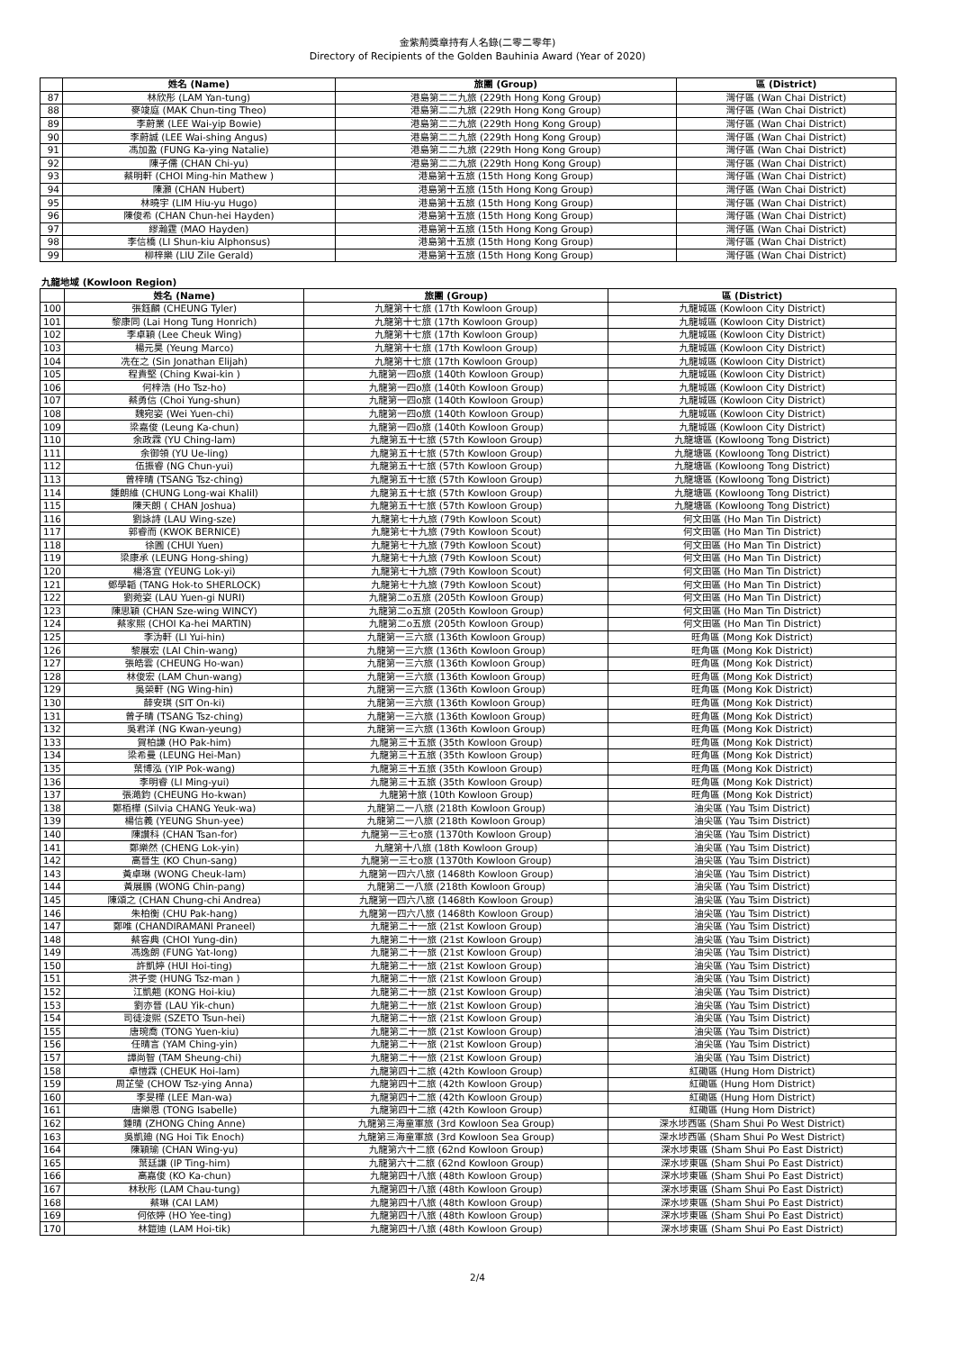金紫荊獎章持有人名錄(二零二零年)
Directory of Recipients of the Golden Bauhinia Award (Year of 2020)
| | 姓名 (Name) | 旅團 (Group) | 區 (District) |
| --- | --- | --- | --- |
| 87 | 林欣彤 (LAM Yan-tung) | 港島第二二九旅 (229th Hong Kong Group) | 灣仔區 (Wan Chai District) |
| 88 | 麥竣庭 (MAK Chun-ting Theo) | 港島第二二九旅 (229th Hong Kong Group) | 灣仔區 (Wan Chai District) |
| 89 | 李蔚業 (LEE Wai-yip Bowie) | 港島第二二九旅 (229th Hong Kong Group) | 灣仔區 (Wan Chai District) |
| 90 | 李蔚誠 (LEE Wai-shing Angus) | 港島第二二九旅 (229th Hong Kong Group) | 灣仔區 (Wan Chai District) |
| 91 | 馮加盈 (FUNG Ka-ying Natalie) | 港島第二二九旅 (229th Hong Kong Group) | 灣仔區 (Wan Chai District) |
| 92 | 陳子儒 (CHAN Chi-yu) | 港島第二二九旅 (229th Hong Kong Group) | 灣仔區 (Wan Chai District) |
| 93 | 蔡明軒 (CHOI Ming-hin Mathew ) | 港島第十五旅 (15th Hong Kong Group) | 灣仔區 (Wan Chai District) |
| 94 | 陳灝 (CHAN Hubert) | 港島第十五旅 (15th Hong Kong Group) | 灣仔區 (Wan Chai District) |
| 95 | 林曉宇 (LIM Hiu-yu Hugo) | 港島第十五旅 (15th Hong Kong Group) | 灣仔區 (Wan Chai District) |
| 96 | 陳俊希 (CHAN Chun-hei Hayden) | 港島第十五旅 (15th Hong Kong Group) | 灣仔區 (Wan Chai District) |
| 97 | 繆瀚霆 (MAO Hayden) | 港島第十五旅 (15th Hong Kong Group) | 灣仔區 (Wan Chai District) |
| 98 | 李信橋 (LI Shun-kiu Alphonsus) | 港島第十五旅 (15th Hong Kong Group) | 灣仔區 (Wan Chai District) |
| 99 | 柳梓樂 (LIU Zile Gerald) | 港島第十五旅 (15th Hong Kong Group) | 灣仔區 (Wan Chai District) |
九龍地域 (Kowloon Region)
| | 姓名 (Name) | 旅團 (Group) | 區 (District) |
| --- | --- | --- | --- |
| 100 | 張鈺麟 (CHEUNG Tyler) | 九龍第十七旅 (17th Kowloon Group) | 九龍城區 (Kowloon City District) |
| 101 | 黎康同 (Lai Hong Tung Honrich) | 九龍第十七旅 (17th Kowloon Group) | 九龍城區 (Kowloon City District) |
| 102 | 李卓穎 (Lee Cheuk Wing) | 九龍第十七旅 (17th Kowloon Group) | 九龍城區 (Kowloon City District) |
| 103 | 楊元昊 (Yeung Marco) | 九龍第十七旅 (17th Kowloon Group) | 九龍城區 (Kowloon City District) |
| 104 | 冼在之 (Sin Jonathan Elijah) | 九龍第十七旅 (17th Kowloon Group) | 九龍城區 (Kowloon City District) |
| 105 | 程貴堅 (Ching Kwai-kin ) | 九龍第一四o旅 (140th Kowloon Group) | 九龍城區 (Kowloon City District) |
| 106 | 何梓浩 (Ho Tsz-ho) | 九龍第一四o旅 (140th Kowloon Group) | 九龍城區 (Kowloon City District) |
| 107 | 蔡勇信 (Choi Yung-shun) | 九龍第一四o旅 (140th Kowloon Group) | 九龍城區 (Kowloon City District) |
| 108 | 魏宛姿 (Wei Yuen-chi) | 九龍第一四o旅 (140th Kowloon Group) | 九龍城區 (Kowloon City District) |
| 109 | 梁嘉俊 (Leung Ka-chun) | 九龍第一四o旅 (140th Kowloon Group) | 九龍城區 (Kowloon City District) |
| 110 | 余政霖 (YU Ching-lam) | 九龍第五十七旅 (57th Kowloon Group) | 九龍塘區 (Kowloong Tong District) |
| 111 | 余御領 (YU Ue-ling) | 九龍第五十七旅 (57th Kowloon Group) | 九龍塘區 (Kowloong Tong District) |
| 112 | 伍振睿 (NG Chun-yui) | 九龍第五十七旅 (57th Kowloon Group) | 九龍塘區 (Kowloong Tong District) |
| 113 | 曾梓晴 (TSANG Tsz-ching) | 九龍第五十七旅 (57th Kowloon Group) | 九龍塘區 (Kowloong Tong District) |
| 114 | 鍾朗維 (CHUNG Long-wai Khalil) | 九龍第五十七旅 (57th Kowloon Group) | 九龍塘區 (Kowloong Tong District) |
| 115 | 陳天朗 ( CHAN Joshua) | 九龍第五十七旅 (57th Kowloon Group) | 九龍塘區 (Kowloong Tong District) |
| 116 | 劉詠詩 (LAU Wing-sze) | 九龍第七十九旅 (79th Kowloon Scout) | 何文田區 (Ho Man Tin District) |
| 117 | 郭睿而 (KWOK BERNICE) | 九龍第七十九旅 (79th Kowloon Scout) | 何文田區 (Ho Man Tin District) |
| 118 | 徐圓 (CHUI Yuen) | 九龍第七十九旅 (79th Kowloon Scout) | 何文田區 (Ho Man Tin District) |
| 119 | 梁康承 (LEUNG Hong-shing) | 九龍第七十九旅 (79th Kowloon Scout) | 何文田區 (Ho Man Tin District) |
| 120 | 楊洛宜 (YEUNG Lok-yi) | 九龍第七十九旅 (79th Kowloon Scout) | 何文田區 (Ho Man Tin District) |
| 121 | 鄧學韜 (TANG Hok-to SHERLOCK) | 九龍第七十九旅 (79th Kowloon Scout) | 何文田區 (Ho Man Tin District) |
| 122 | 劉菀姿 (LAU Yuen-gi NURI) | 九龍第二o五旅 (205th Kowloon Group) | 何文田區 (Ho Man Tin District) |
| 123 | 陳思穎 (CHAN Sze-wing WINCY) | 九龍第二o五旅 (205th Kowloon Group) | 何文田區 (Ho Man Tin District) |
| 124 | 蔡家熙 (CHOI Ka-hei MARTIN) | 九龍第二o五旅 (205th Kowloon Group) | 何文田區 (Ho Man Tin District) |
| 125 | 李沩軒 (LI Yui-hin) | 九龍第一三六旅 (136th Kowloon Group) | 旺角區 (Mong Kok District) |
| 126 | 黎展宏 (LAI Chin-wang) | 九龍第一三六旅 (136th Kowloon Group) | 旺角區 (Mong Kok District) |
| 127 | 張皓雲 (CHEUNG Ho-wan) | 九龍第一三六旅 (136th Kowloon Group) | 旺角區 (Mong Kok District) |
| 128 | 林俊宏 (LAM Chun-wang) | 九龍第一三六旅 (136th Kowloon Group) | 旺角區 (Mong Kok District) |
| 129 | 吳榮軒 (NG Wing-hin) | 九龍第一三六旅 (136th Kowloon Group) | 旺角區 (Mong Kok District) |
| 130 | 薛安琪 (SIT On-ki) | 九龍第一三六旅 (136th Kowloon Group) | 旺角區 (Mong Kok District) |
| 131 | 曾子晴 (TSANG Tsz-ching) | 九龍第一三六旅 (136th Kowloon Group) | 旺角區 (Mong Kok District) |
| 132 | 吳君洋 (NG Kwan-yeung) | 九龍第一三六旅 (136th Kowloon Group) | 旺角區 (Mong Kok District) |
| 133 | 賀柏謙 (HO Pak-him) | 九龍第三十五旅 (35th Kowloon Group) | 旺角區 (Mong Kok District) |
| 134 | 梁希曼 (LEUNG Hei-Man) | 九龍第三十五旅 (35th Kowloon Group) | 旺角區 (Mong Kok District) |
| 135 | 葉博泓 (YIP Pok-wang) | 九龍第三十五旅 (35th Kowloon Group) | 旺角區 (Mong Kok District) |
| 136 | 李明睿 (LI Ming-yui) | 九龍第三十五旅 (35th Kowloon Group) | 旺角區 (Mong Kok District) |
| 137 | 張澔鈞 (CHEUNG Ho-kwan) | 九龍第十旅 (10th Kowloon Group) | 旺角區 (Mong Kok District) |
| 138 | 鄭栢樺 (Silvia CHANG Yeuk-wa) | 九龍第二一八旅 (218th Kowloon Group) | 油尖區 (Yau Tsim District) |
| 139 | 楊信義 (YEUNG Shun-yee) | 九龍第二一八旅 (218th Kowloon Group) | 油尖區 (Yau Tsim District) |
| 140 | 陳讚科 (CHAN Tsan-for) | 九龍第一三七o旅 (1370th Kowloon Group) | 油尖區 (Yau Tsim District) |
| 141 | 鄭樂然 (CHENG Lok-yin) | 九龍第十八旅 (18th Kowloon Group) | 油尖區 (Yau Tsim District) |
| 142 | 高晉生 (KO Chun-sang) | 九龍第一三七o旅 (1370th Kowloon Group) | 油尖區 (Yau Tsim District) |
| 143 | 黃卓琳 (WONG Cheuk-lam) | 九龍第一四六八旅 (1468th Kowloon Group) | 油尖區 (Yau Tsim District) |
| 144 | 黃展鵬 (WONG Chin-pang) | 九龍第二一八旅 (218th Kowloon Group) | 油尖區 (Yau Tsim District) |
| 145 | 陳頌之 (CHAN Chung-chi Andrea) | 九龍第一四六八旅 (1468th Kowloon Group) | 油尖區 (Yau Tsim District) |
| 146 | 朱柏衡 (CHU Pak-hang) | 九龍第一四六八旅 (1468th Kowloon Group) | 油尖區 (Yau Tsim District) |
| 147 | 鄭唯 (CHANDIRAMANI Praneel) | 九龍第二十一旅 (21st Kowloon Group) | 油尖區 (Yau Tsim District) |
| 148 | 蔡容典 (CHOI Yung-din) | 九龍第二十一旅 (21st Kowloon Group) | 油尖區 (Yau Tsim District) |
| 149 | 馮逸朗 (FUNG Yat-long) | 九龍第二十一旅 (21st Kowloon Group) | 油尖區 (Yau Tsim District) |
| 150 | 許凱婷 (HUI Hoi-ting) | 九龍第二十一旅 (21st Kowloon Group) | 油尖區 (Yau Tsim District) |
| 151 | 洪子雯 (HUNG Tsz-man ) | 九龍第二十一旅 (21st Kowloon Group) | 油尖區 (Yau Tsim District) |
| 152 | 江凱翹 (KONG Hoi-kiu) | 九龍第二十一旅 (21st Kowloon Group) | 油尖區 (Yau Tsim District) |
| 153 | 劉亦晉 (LAU Yik-chun) | 九龍第二十一旅 (21st Kowloon Group) | 油尖區 (Yau Tsim District) |
| 154 | 司徒浚熙 (SZETO Tsun-hei) | 九龍第二十一旅 (21st Kowloon Group) | 油尖區 (Yau Tsim District) |
| 155 | 唐琬喬 (TONG Yuen-kiu) | 九龍第二十一旅 (21st Kowloon Group) | 油尖區 (Yau Tsim District) |
| 156 | 任晴言 (YAM Ching-yin) | 九龍第二十一旅 (21st Kowloon Group) | 油尖區 (Yau Tsim District) |
| 157 | 譚尚智 (TAM Sheung-chi) | 九龍第二十一旅 (21st Kowloon Group) | 油尖區 (Yau Tsim District) |
| 158 | 卓愷霖 (CHEUK Hoi-lam) | 九龍第四十二旅 (42th Kowloon Group) | 紅磡區 (Hung Hom District) |
| 159 | 周芷瑩 (CHOW Tsz-ying Anna) | 九龍第四十二旅 (42th Kowloon Group) | 紅磡區 (Hung Hom District) |
| 160 | 李旻樺 (LEE Man-wa) | 九龍第四十二旅 (42th Kowloon Group) | 紅磡區 (Hung Hom District) |
| 161 | 唐樂恩 (TONG Isabelle) | 九龍第四十二旅 (42th Kowloon Group) | 紅磡區 (Hung Hom District) |
| 162 | 鍾晴 (ZHONG Ching Anne) | 九龍第三海童軍旅 (3rd Kowloon Sea Group) | 深水埗西區 (Sham Shui Po West District) |
| 163 | 吳凱廸 (NG Hoi Tik Enoch) | 九龍第三海童軍旅 (3rd Kowloon Sea Group) | 深水埗西區 (Sham Shui Po West District) |
| 164 | 陳穎瑜 (CHAN Wing-yu) | 九龍第六十二旅 (62nd Kowloon Group) | 深水埗東區 (Sham Shui Po East District) |
| 165 | 葉廷謙 (IP Ting-him) | 九龍第六十二旅 (62nd Kowloon Group) | 深水埗東區 (Sham Shui Po East District) |
| 166 | 高嘉俊 (KO Ka-chun) | 九龍第四十八旅 (48th Kowloon Group) | 深水埗東區 (Sham Shui Po East District) |
| 167 | 林秋彤 (LAM Chau-tung) | 九龍第四十八旅 (48th Kowloon Group) | 深水埗東區 (Sham Shui Po East District) |
| 168 | 蔡琳 (CAI LAM) | 九龍第四十八旅 (48th Kowloon Group) | 深水埗東區 (Sham Shui Po East District) |
| 169 | 何依婷 (HO Yee-ting) | 九龍第四十八旅 (48th Kowloon Group) | 深水埗東區 (Sham Shui Po East District) |
| 170 | 林鎧迪 (LAM Hoi-tik) | 九龍第四十八旅 (48th Kowloon Group) | 深水埗東區 (Sham Shui Po East District) |
2/4